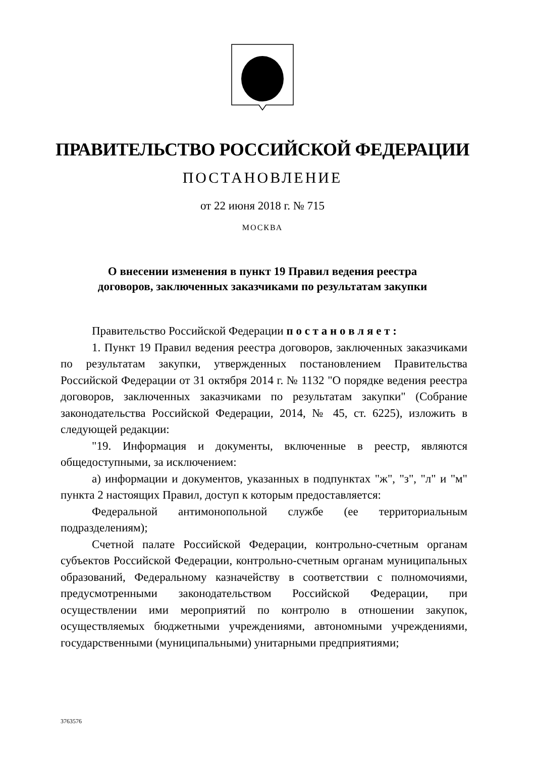ПРАВИТЕЛЬСТВО РОССИЙСКОЙ ФЕДЕРАЦИИ
ПОСТАНОВЛЕНИЕ
от 22 июня 2018 г. № 715
МОСКВА
О внесении изменения в пункт 19 Правил ведения реестра
договоров, заключенных заказчиками по результатам закупки
Правительство Российской Федерации п о с т а н о в л я е т :
1. Пункт 19 Правил ведения реестра договоров, заключенных заказчиками по результатам закупки, утвержденных постановлением Правительства Российской Федерации от 31 октября 2014 г. № 1132 "О порядке ведения реестра договоров, заключенных заказчиками по результатам закупки" (Собрание законодательства Российской Федерации, 2014, № 45, ст. 6225), изложить в следующей редакции:
"19. Информация и документы, включенные в реестр, являются общедоступными, за исключением:
а) информации и документов, указанных в подпунктах "ж", "з", "л" и "м" пункта 2 настоящих Правил, доступ к которым предоставляется:
Федеральной антимонопольной службе (ее территориальным подразделениям);
Счетной палате Российской Федерации, контрольно-счетным органам субъектов Российской Федерации, контрольно-счетным органам муниципальных образований, Федеральному казначейству в соответствии с полномочиями, предусмотренными законодательством Российской Федерации, при осуществлении ими мероприятий по контролю в отношении закупок, осуществляемых бюджетными учреждениями, автономными учреждениями, государственными (муниципальными) унитарными предприятиями;
3763576